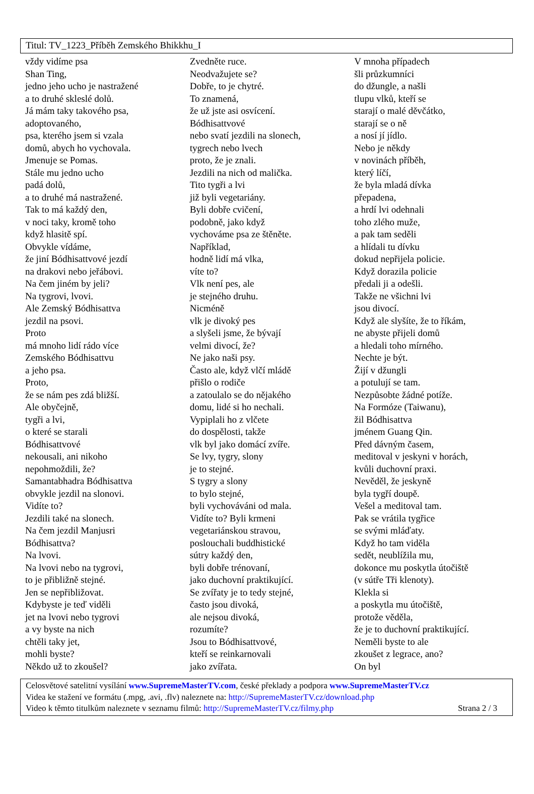Titul: TV_1223_Příběh Zemského Bhikkhu_I
vždy vidíme psa
Shan Ting,
jedno jeho ucho je nastražené
a to druhé skleslé dolů.
Já mám taky takového psa,
adoptovaného,
psa, kterého jsem si vzala
domů, abych ho vychovala.
Jmenuje se Pomas.
Stále mu jedno ucho
padá dolů,
a to druhé má nastražené.
Tak to má každý den,
v noci taky, kromě toho
když hlasitě spí.
Obvykle vídáme,
že jiní Bódhisattvové jezdí
na drakovi nebo jeřábovi.
Na čem jiném by jeli?
Na tygrovi, lvovi.
Ale Zemský Bódhisattva
jezdil na psovi.
Proto
má mnoho lidí rádo více
Zemského Bódhisattvu
a jeho psa.
Proto,
že se nám pes zdá bližší.
Ale obyčejně,
tygři a lvi,
o které se starali
Bódhisattvové
nekousali, ani nikoho
nepohmoždili, že?
Samantabhadra Bódhisattva
obvykle jezdil na slonovi.
Vidíte to?
Jezdili také na slonech.
Na čem jezdil Manjusri
Bódhisattva?
Na lvovi.
Na lvovi nebo na tygrovi,
to je přibližně stejné.
Jen se nepřibližovat.
Kdybyste je teď viděli
jet na lvovi nebo tygrovi
a vy byste na nich
chtěli taky jet,
mohli byste?
Někdo už to zkoušel?
Zvedněte ruce.
Neodvažujete se?
Dobře, to je chytré.
To znamená,
že už jste asi osvícení.
Bódhisattvové
nebo svatí jezdili na slonech,
tygrech nebo lvech
proto, že je znali.
Jezdili na nich od malička.
Tito tygři a lvi
již byli vegetariány.
Byli dobře cvičení,
podobně, jako když
vychováme psa ze štěněte.
Například,
hodně lidí má vlka,
víte to?
Vlk není pes, ale
je stejného druhu.
Nicméně
vlk je divoký pes
a slyšeli jsme, že bývají
velmi divocí, že?
Ne jako naši psy.
Často ale, když vlčí mládě
přišlo o rodiče
a zatoulalo se do nějakého
domu, lidé si ho nechali.
Vypiplali ho z vlčete
do dospělosti, takže
vlk byl jako domácí zvíře.
Se lvy, tygry, slony
je to stejné.
S tygry a slony
to bylo stejné,
byli vychováváni od mala.
Vidíte to? Byli krmeni
vegetariánskou stravou,
poslouchali buddhistické
sútry každý den,
byli dobře trénovaní,
jako duchovní praktikující.
Se zvířaty je to tedy stejné,
často jsou divoká,
ale nejsou divoká,
rozumíte?
Jsou to Bódhisattvové,
kteří se reinkarnovali
jako zvířata.
V mnoha případech
šli průzkumníci
do džungle, a našli
tlupu vlků, kteří se
starají o malé děvčátko,
starají se o ně
a nosí jí jídlo.
Nebo je někdy
v novinách příběh,
který líčí,
že byla mladá dívka
přepadena,
a hrdí lvi odehnali
toho zlého muže,
a pak tam seděli
a hlídali tu dívku
dokud nepřijela policie.
Když dorazila policie
předali ji a odešli.
Takže ne všichni lvi
jsou divocí.
Když ale slyšíte, že to říkám,
ne abyste přijeli domů
a hledali toho mírného.
Nechte je být.
Žijí v džungli
a potulují se tam.
Nezpůsobte žádné potíže.
Na Formóze (Taiwanu),
žil Bódhisattva
jménem Guang Qin.
Před dávným časem,
meditoval v jeskyni v horách,
kvůli duchovní praxi.
Nevěděl, že jeskyně
byla tygří doupě.
Vešel a meditoval tam.
Pak se vrátila tygřice
se svými mláďaty.
Když ho tam viděla
sedět, neublížila mu,
dokonce mu poskytla útočiště
(v sútře Tři klenoty).
Klekla si
a poskytla mu útočiště,
protože věděla,
že je to duchovní praktikující.
Neměli byste to ale
zkoušet z legrace, ano?
On byl
Celosvětové satelitní vysílání www.SupremeMasterTV.com, české překlady a podpora www.SupremeMasterTV.cz
Videa ke stažení ve formátu (.mpg, .avi, .flv) naleznete na: http://SupremeMasterTV.cz/download.php
Video k těmto titulkům naleznete v seznamu filmů: http://SupremeMasterTV.cz/filmy.php Strana 2 / 3